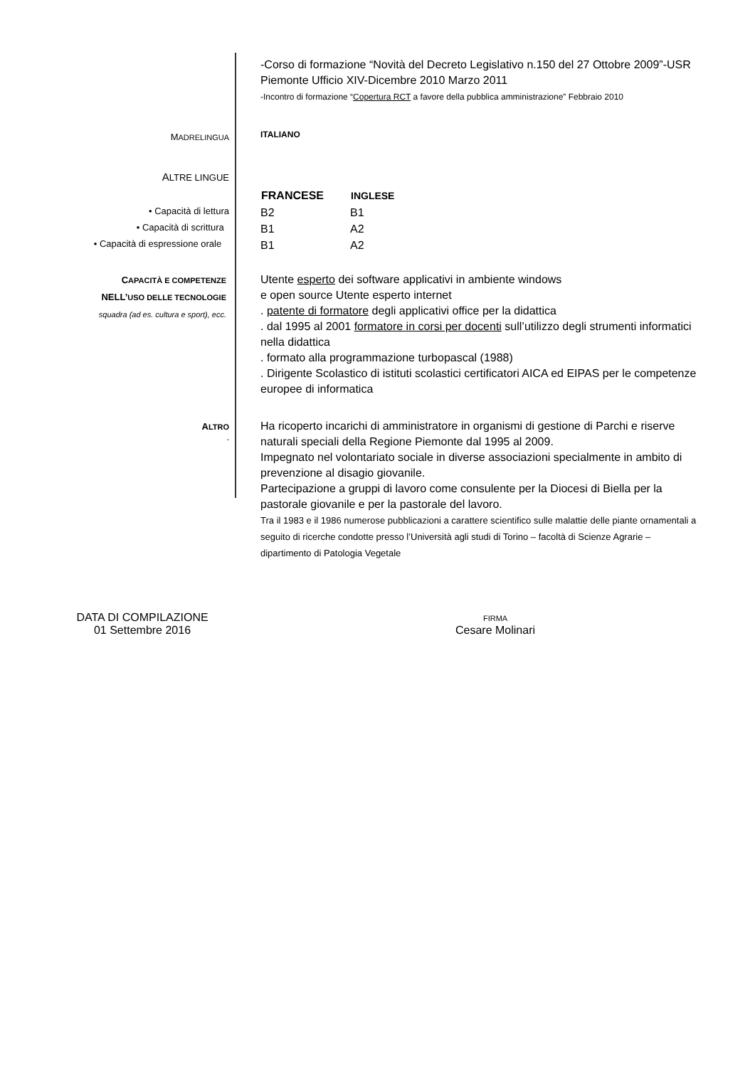-Corso di formazione “Novità del Decreto Legislativo n.150 del 27 Ottobre 2009”-USR Piemonte Ufficio XIV-Dicembre 2010 Marzo 2011
-Incontro di formazione “Copertura RCT a favore della pubblica amministrazione” Febbraio 2010
MADRELINGUA
ITALIANO
ALTRE LINGUE
• Capacità di lettura
• Capacità di scrittura
• Capacità di espressione orale
| FRANCESE | INGLESE |
| --- | --- |
| B2 | B1 |
| B1 | A2 |
| B1 | A2 |
CAPACITÀ E COMPETENZE
NELL’USO DELLE TECNOLOGIE
squadra (ad es. cultura e sport), ecc.
Utente esperto dei software applicativi in ambiente windows
e open source Utente esperto internet
. patente di formatore degli applicativi office per la didattica
. dal 1995 al 2001 formatore in corsi per docenti sull’utilizzo degli strumenti informatici nella didattica
. formato alla programmazione turbopascal (1988)
. Dirigente Scolastico di istituti scolastici certificatori AICA ed EIPAS per le competenze europee di informatica
ALTRO
.
Ha ricoperto incarichi di amministratore in organismi di gestione di Parchi e riserve naturali speciali della Regione Piemonte dal 1995 al 2009.
Impegnato nel volontariato sociale in diverse associazioni specialmente in ambito di prevenzione al disagio giovanile.
Partecipazione a gruppi di lavoro come consulente per la Diocesi di Biella per la pastorale giovanile e per la pastorale del lavoro.
Tra il 1983 e il 1986 numerose pubblicazioni a carattere scientifico sulle malattie delle piante ornamentali a seguito di ricerche condotte presso l’Università agli studi di Torino – facoltà di Scienze Agrarie – dipartimento di Patologia Vegetale
DATA DI COMPILAZIONE
01 Settembre 2016
FIRMA
Cesare Molinari